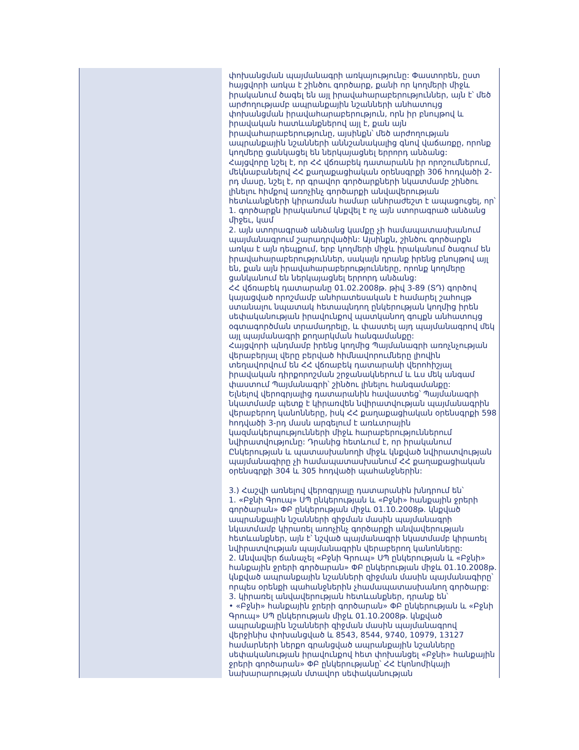փոխանցման պայմանագրի առկայությունը: Փաստորեն, ըստ հայցվորի առկա է շինծու գործարք, քանի որ կողմերի միջև իրականում ծագել են այլ իրավահարաբերություններ, այն է՝ մեծ արժողությամբ ապրանքային նշանների անհատույց փոխանցման իրավահարաբերություն, որն իր բնույթով և իրավական հատևանքներով այլ է, քան այն իրավահարաբերությունը, այսինքն՝ մեծ արժողության ապրանքային նշանների աննշանակալից գնով վաճառքը, որոնք կողմերը ցանկացել են ներկայացնել երրորդ անձանց:
Հայցվորը նշել է, որ ՀՀ վճռաբեկ դատարանն իր որոշումներում, մեկնաբանելով ՀՀ քաղաքացիական օրենսգրքի 306 հոդվածի 2-րդ մասը, նշել է, որ գրավոր գործարքների նկատմամբ շինծու լինելու հիմքով առոչինչ գործարքի անվավերության հետևանքների կիրառման համար անհրաժեշտ է ապացուցել, որ՝
1. գործարքն իրականում կնքվել է ոչ այն ստորագրած անձանց միջեւ, կամ
2. այն ստորագրած անձանց կամքը չի համապատասխանում պայմանագրում շարադրվածին: Այսինքն, շինծու գործարքն առկա է այն դեպքում, երբ կողմերի միջև իրականում ծագում են իրավահարաբերություններ, սակայն դրանք իրենց բնույթով այլ են, քան այն իրավահարաբերությունները, որոնք կողմերը ցանկանում են ներկայացնել երրորդ անձանց:
ՀՀ վճռաբեկ դատարանը 01.02.2008թ. թիվ 3-89 (ՏԴ) գործով կայացված որոշմամբ անհրատեսական է համարել շահույթ ստանալու նպատակ հետապնդող ընկերության կողմից իրեն սեփականության իրավունքով պատկանող գույքն անհատույց օգտագործման տրամադրելը, և փաստել այդ պայմանագրով մեկ այլ պայմանագրի քողարկման հանգամանքը:
Հայցվորի պնդմամբ իրենց կողմից Պայմանագրի առոչնչության վերաբերյալ վերը բերված հիմնավորումները լիովին տեղավորվում են ՀՀ վճռաբեկ դատարանի վերոհիշյալ իրավական դիրքորոշման շրջանակներում և ևս մեկ անգամ փաստում Պայմանագրի՝ շինծու լինելու հանգամանքը:
Ելնելով վերոգրյալից դատարանին հավաստեց՝ Պայմանագրի նկատմամբ պետք է կիրառվեն նվիրատվության պայմանագրին վերաբերող կանոնները, իսկ ՀՀ քաղաքացիական օրենսգրքի 598 հոդվածի 3-րդ մասն արգելում է առևտրային կազմակերպությունների միջև հարաբերություններում նվիրատվությունը: Դրանից հետևում է, որ իրականում Ընկերության և պատասխանողի միջև կնքված նվիրատվության պայմանագիրը չի համապատասխանում ՀՀ քաղաքացիական օրենսգրքի 304 և 305 հոդվածի պահանջներին:
3.) Հաշվի առնելով վերոգրյալը դատարանին խնդրում են՝
1. «Բջնի Գրուպ» ՍՊ ընկերության և «Բջնի» հանքային ջրերի գործարան» ՓԲ ընկերության միջև 01.10.2008թ. կնքված ապրանքային նշանների զիջման մասին պայմանագրի նկատմամբ կիրառել առոչինչ գործարքի անվավերության հետևանքներ, այն է՝ նշված պայմանագրի նկատմամբ կիրառել նվիրատվության պայմանագրին վերաբերող կանոնները:
2. Անվավեր ճանաչել «Բջնի Գրուպ» ՍՊ ընկերության և «Բջնի» հանքային ջրերի գործարան» ՓԲ ընկերության միջև 01.10.2008թ. կնքված ապրանքային նշանների զիջման մասին պայմանագիրը՝ որպես օրենքի պահանջներին չհամապատասխանող գործարք:
3. կիրառել անվավերության հետևանքներ, դրանք են՝
• «Բջնի» հանքային ջրերի գործարան» ՓԲ ընկերության և «Բջնի Գրուպ» ՍՊ ընկերության միջև 01.10.2008թ. կնքված ապրանքային նշանների զիջման մասին պայմանագրով վերջինիս փոխանցված և 8543, 8544, 9740, 10979, 13127 համարների ներքո գրանցված ապրանքային նշանները սեփականության իրավունքով հետ փոխանցել «Բջնի» հանքային ջրերի գործարան» ՓԲ ընկերությանը՝ ՀՀ էկոնոմիկայի նախարարության մտավոր սեփականության